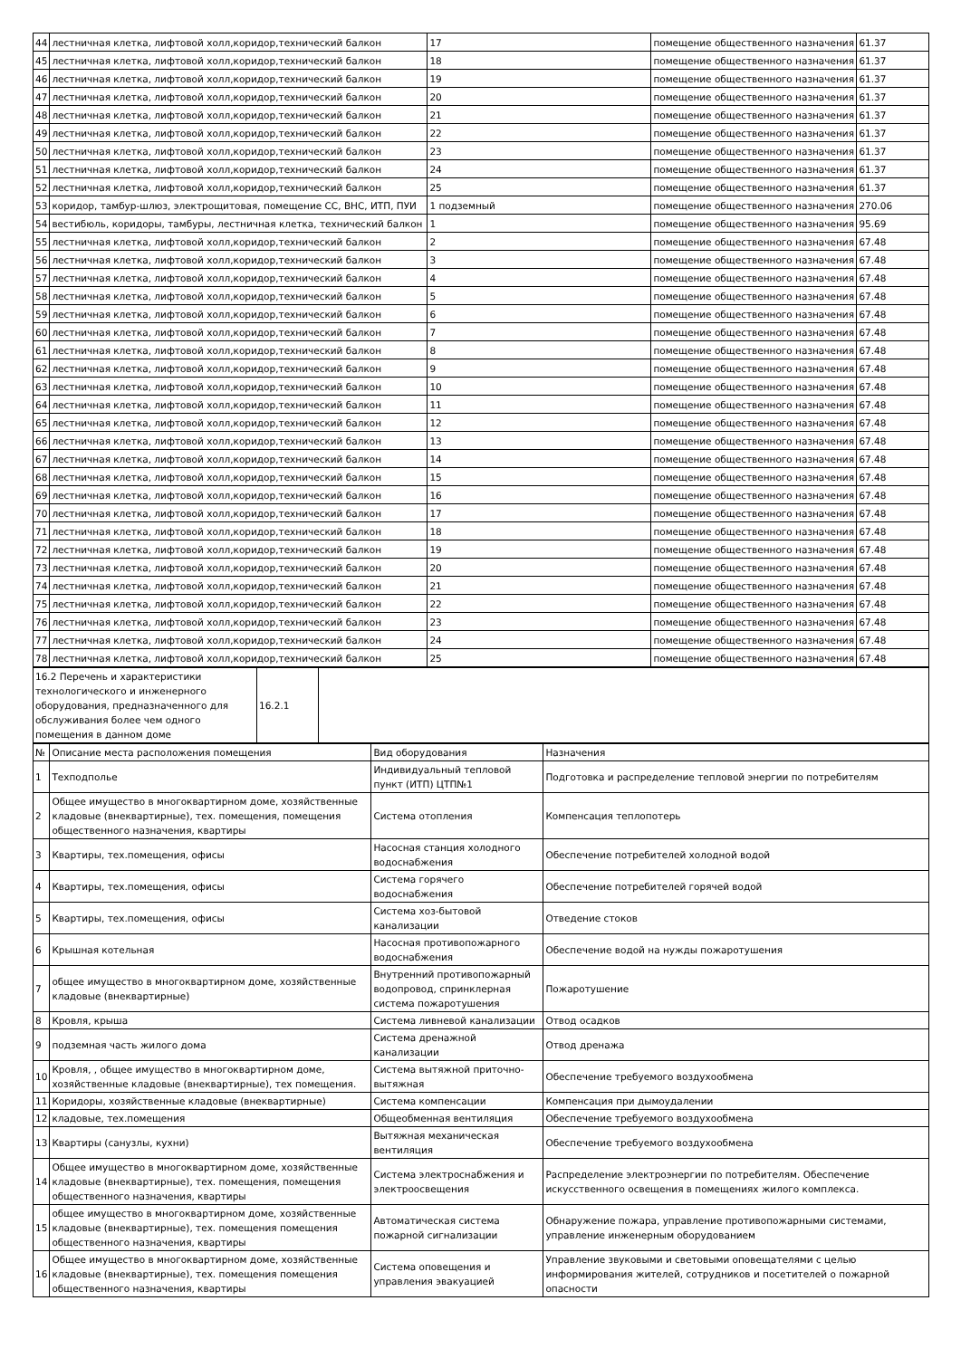| 44 | лестничная клетка, лифтовой холл,коридор,технический балкон | 17 | помещение общественного назначения | 61.37 |
| 45 | лестничная клетка, лифтовой холл,коридор,технический балкон | 18 | помещение общественного назначения | 61.37 |
| 46 | лестничная клетка, лифтовой холл,коридор,технический балкон | 19 | помещение общественного назначения | 61.37 |
| 47 | лестничная клетка, лифтовой холл,коридор,технический балкон | 20 | помещение общественного назначения | 61.37 |
| 48 | лестничная клетка, лифтовой холл,коридор,технический балкон | 21 | помещение общественного назначения | 61.37 |
| 49 | лестничная клетка, лифтовой холл,коридор,технический балкон | 22 | помещение общественного назначения | 61.37 |
| 50 | лестничная клетка, лифтовой холл,коридор,технический балкон | 23 | помещение общественного назначения | 61.37 |
| 51 | лестничная клетка, лифтовой холл,коридор,технический балкон | 24 | помещение общественного назначения | 61.37 |
| 52 | лестничная клетка, лифтовой холл,коридор,технический балкон | 25 | помещение общественного назначения | 61.37 |
| 53 | коридор, тамбур-шлюз, электрощитовая, помещение СС, ВНС, ИТП, ПУИ | 1 подземный | помещение общественного назначения | 270.06 |
| 54 | вестибюль, коридоры, тамбуры, лестничная клетка, технический балкон | 1 | помещение общественного назначения | 95.69 |
| 55 | лестничная клетка, лифтовой холл,коридор,технический балкон | 2 | помещение общественного назначения | 67.48 |
| 56 | лестничная клетка, лифтовой холл,коридор,технический балкон | 3 | помещение общественного назначения | 67.48 |
| 57 | лестничная клетка, лифтовой холл,коридор,технический балкон | 4 | помещение общественного назначения | 67.48 |
| 58 | лестничная клетка, лифтовой холл,коридор,технический балкон | 5 | помещение общественного назначения | 67.48 |
| 59 | лестничная клетка, лифтовой холл,коридор,технический балкон | 6 | помещение общественного назначения | 67.48 |
| 60 | лестничная клетка, лифтовой холл,коридор,технический балкон | 7 | помещение общественного назначения | 67.48 |
| 61 | лестничная клетка, лифтовой холл,коридор,технический балкон | 8 | помещение общественного назначения | 67.48 |
| 62 | лестничная клетка, лифтовой холл,коридор,технический балкон | 9 | помещение общественного назначения | 67.48 |
| 63 | лестничная клетка, лифтовой холл,коридор,технический балкон | 10 | помещение общественного назначения | 67.48 |
| 64 | лестничная клетка, лифтовой холл,коридор,технический балкон | 11 | помещение общественного назначения | 67.48 |
| 65 | лестничная клетка, лифтовой холл,коридор,технический балкон | 12 | помещение общественного назначения | 67.48 |
| 66 | лестничная клетка, лифтовой холл,коридор,технический балкон | 13 | помещение общественного назначения | 67.48 |
| 67 | лестничная клетка, лифтовой холл,коридор,технический балкон | 14 | помещение общественного назначения | 67.48 |
| 68 | лестничная клетка, лифтовой холл,коридор,технический балкон | 15 | помещение общественного назначения | 67.48 |
| 69 | лестничная клетка, лифтовой холл,коридор,технический балкон | 16 | помещение общественного назначения | 67.48 |
| 70 | лестничная клетка, лифтовой холл,коридор,технический балкон | 17 | помещение общественного назначения | 67.48 |
| 71 | лестничная клетка, лифтовой холл,коридор,технический балкон | 18 | помещение общественного назначения | 67.48 |
| 72 | лестничная клетка, лифтовой холл,коридор,технический балкон | 19 | помещение общественного назначения | 67.48 |
| 73 | лестничная клетка, лифтовой холл,коридор,технический балкон | 20 | помещение общественного назначения | 67.48 |
| 74 | лестничная клетка, лифтовой холл,коридор,технический балкон | 21 | помещение общественного назначения | 67.48 |
| 75 | лестничная клетка, лифтовой холл,коридор,технический балкон | 22 | помещение общественного назначения | 67.48 |
| 76 | лестничная клетка, лифтовой холл,коридор,технический балкон | 23 | помещение общественного назначения | 67.48 |
| 77 | лестничная клетка, лифтовой холл,коридор,технический балкон | 24 | помещение общественного назначения | 67.48 |
| 78 | лестничная клетка, лифтовой холл,коридор,технический балкон | 25 | помещение общественного назначения | 67.48 |
| 16.2 Перечень и характеристики технологического и инженерного оборудования, предназначенного для обслуживания более чем одного помещения в данном доме | 16.2.1 | |
| № | Описание места расположения помещения | Вид оборудования | Назначения |
| 1 | Техподполье | Индивидуальный тепловой пункт (ИТП) ЦТП№1 | Подготовка и распределение тепловой энергии по потребителям |
| 2 | Общее имущество в многоквартирном доме, хозяйственные кладовые (внеквартирные), тех. помещения, помещения общественного назначения, квартиры | Система отопления | Компенсация теплопотерь |
| 3 | Квартиры, тех.помещения, офисы | Насосная станция холодного водоснабжения | Обеспечение потребителей холодной водой |
| 4 | Квартиры, тех.помещения, офисы | Система горячего водоснабжения | Обеспечение потребителей горячей водой |
| 5 | Квартиры, тех.помещения, офисы | Система хоз-бытовой канализации | Отведение стоков |
| 6 | Крышная котельная | Насосная противопожарного водоснабжения | Обеспечение водой на нужды пожаротушения |
| 7 | общее имущество в многоквартирном доме, хозяйственные кладовые (внеквартирные) | Внутренний противопожарный водопровод, спринклерная система пожаротушения | Пожаротушение |
| 8 | Кровля, крыша | Система ливневой канализации | Отвод осадков |
| 9 | подземная часть жилого дома | Система дренажной канализации | Отвод дренажа |
| 10 | Кровля, , общее имущество в многоквартирном доме, хозяйственные кладовые (внеквартирные), тех помещения. | Система вытяжной приточно-вытяжная | Обеспечение требуемого воздухообмена |
| 11 | Коридоры, хозяйственные кладовые (внеквартирные) | Система компенсации | Компенсация при дымоудалении |
| 12 | кладовые, тех.помещения | Общеобменная вентиляция | Обеспечение требуемого воздухообмена |
| 13 | Квартиры (санузлы, кухни) | Вытяжная механическая вентиляция | Обеспечение требуемого воздухообмена |
| 14 | Общее имущество в многоквартирном доме, хозяйственные кладовые (внеквартирные), тех. помещения, помещения общественного назначения, квартиры | Система электроснабжения и электроосвещения | Распределение электроэнергии по потребителям. Обеспечение искусственного освещения в помещениях жилого комплекса. |
| 15 | общее имущество в многоквартирном доме, хозяйственные кладовые (внеквартирные), тех. помещения помещения общественного назначения, квартиры | Автоматическая система пожарной сигнализации | Обнаружение пожара, управление противопожарными системами, управление инженерным оборудованием |
| 16 | Общее имущество в многоквартирном доме, хозяйственные кладовые (внеквартирные), тех. помещения помещения общественного назначения, квартиры | Система оповещения и управления эвакуацией | Управление звуковыми и световыми оповещателями с целью информирования жителей, сотрудников и посетителей о пожарной опасности |